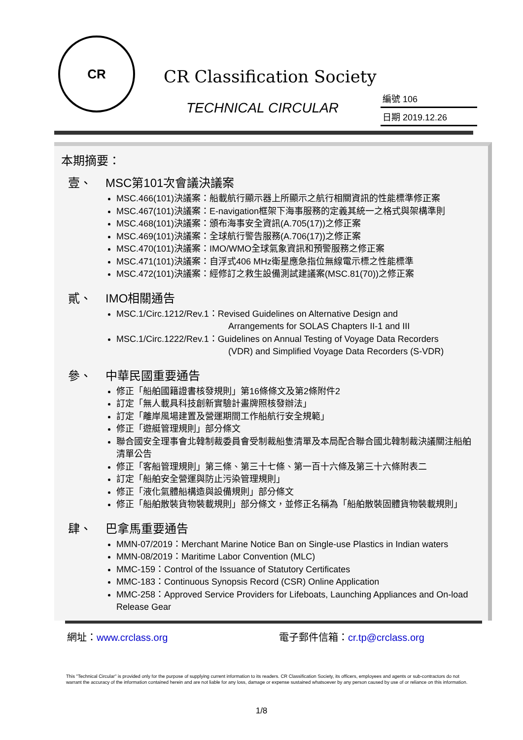CR
CR Classification Society
TECHNICAL CIRCULAR
編號 106
日期 2019.12.26
本期摘要：
壹、 MSC第101次會議決議案
MSC.466(101)決議案：船載航行顯示器上所顯示之航行相關資訊的性能標準修正案
MSC.467(101)決議案：E-navigation框架下海事服務的定義其統一之格式與架構準則
MSC.468(101)決議案：頒布海事安全資訊(A.705(17))之修正案
MSC.469(101)決議案：全球航行警告服務(A.706(17))之修正案
MSC.470(101)決議案：IMO/WMO全球氣象資訊和預警服務之修正案
MSC.471(101)決議案：自浮式406 MHz衛星應急指位無線電示標之性能標準
MSC.472(101)決議案：經修訂之救生設備測試建議案(MSC.81(70))之修正案
貳、 IMO相關通告
MSC.1/Circ.1212/Rev.1：Revised Guidelines on Alternative Design and
Arrangements for SOLAS Chapters II-1 and III
MSC.1/Circ.1222/Rev.1：Guidelines on Annual Testing of Voyage Data Recorders
(VDR) and Simplified Voyage Data Recorders (S-VDR)
參、 中華民國重要通告
修正「船舶國籍證書核發規則」第16條條文及第2條附件2
訂定「無人載具科技創新實驗計畫牌照核發辦法」
訂定「離岸風場建置及營運期間工作船航行安全規範」
修正「遊艇管理規則」部分條文
聯合國安全理事會北韓制裁委員會受制裁船隻清單及本局配合聯合國北韓制裁決議關注船舶清單公告
修正「客船管理規則」第三條、第三十七條、第一百十六條及第三十六條附表二
訂定「船舶安全營運與防止污染管理規則」
修正「液化氣體船構造與設備規則」部分條文
修正「船舶散裝貨物裝載規則」部分條文，並修正名稱為「船舶散裝固體貨物裝載規則」
肆、 巴拿馬重要通告
MMN-07/2019：Merchant Marine Notice Ban on Single-use Plastics in Indian waters
MMN-08/2019：Maritime Labor Convention (MLC)
MMC-159：Control of the Issuance of Statutory Certificates
MMC-183：Continuous Synopsis Record (CSR) Online Application
MMC-258：Approved Service Providers for Lifeboats, Launching Appliances and On-load Release Gear
網址：www.crclass.org 電子郵件信箱：cr.tp@crclass.org
This "Technical Circular" is provided only for the purpose of supplying current information to its readers. CR Classification Society, its officers, employees and agents or sub-contractors do not warrant the accuracy of the information contained herein and are not liable for any loss, damage or expense sustained whatsoever by any person caused by use of or reliance on this information.
1/8